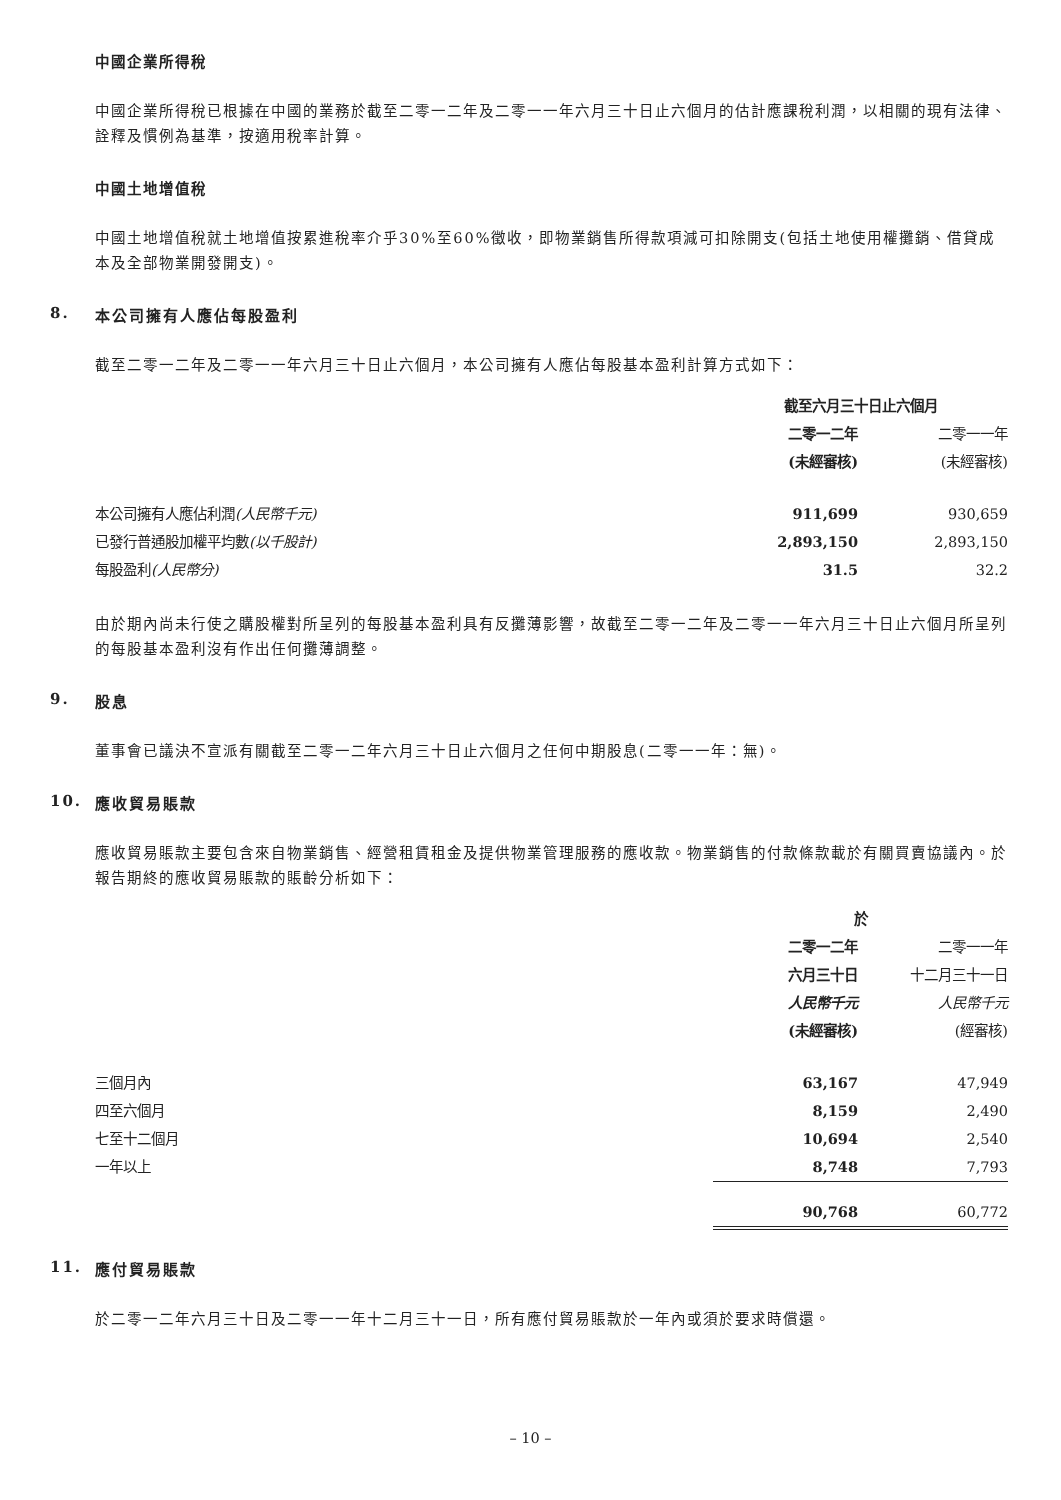中國企業所得稅
中國企業所得稅已根據在中國的業務於截至二零一二年及二零一一年六月三十日止六個月的估計應課稅利潤，以相關的現有法律、詮釋及慣例為基準，按適用稅率計算。
中國土地增值稅
中國土地增值稅就土地增值按累進稅率介乎30%至60%徵收，即物業銷售所得款項減可扣除開支(包括土地使用權攤銷、借貸成本及全部物業開發開支)。
8. 本公司擁有人應佔每股盈利
截至二零一二年及二零一一年六月三十日止六個月，本公司擁有人應佔每股基本盈利計算方式如下：
| | 截至六月三十日止六個月 | |
| | 二零一二年 | 二零一一年 |
| | (未經審核) | (未經審核) |
| 本公司擁有人應佔利潤 (人民幣千元) | 911,699 | 930,659 |
| 已發行普通股加權平均數 (以千股計) | 2,893,150 | 2,893,150 |
| 每股盈利 (人民幣分) | 31.5 | 32.2 |
由於期內尚未行使之購股權對所呈列的每股基本盈利具有反攤薄影響，故截至二零一二年及二零一一年六月三十日止六個月所呈列的每股基本盈利沒有作出任何攤薄調整。
9. 股息
董事會已議決不宣派有關截至二零一二年六月三十日止六個月之任何中期股息(二零一一年：無)。
10. 應收貿易賬款
應收貿易賬款主要包含來自物業銷售、經營租賃租金及提供物業管理服務的應收款。物業銷售的付款條款載於有關買賣協議內。於報告期終的應收貿易賬款的賬齡分析如下：
| | 於 | |
| | 二零一二年 | 二零一一年 |
| | 六月三十日 | 十二月三十一日 |
| | 人民幣千元 | 人民幣千元 |
| | (未經審核) | (經審核) |
| 三個月內 | 63,167 | 47,949 |
| 四至六個月 | 8,159 | 2,490 |
| 七至十二個月 | 10,694 | 2,540 |
| 一年以上 | 8,748 | 7,793 |
| | 90,768 | 60,772 |
11. 應付貿易賬款
於二零一二年六月三十日及二零一一年十二月三十一日，所有應付貿易賬款於一年內或須於要求時償還。
– 10 –